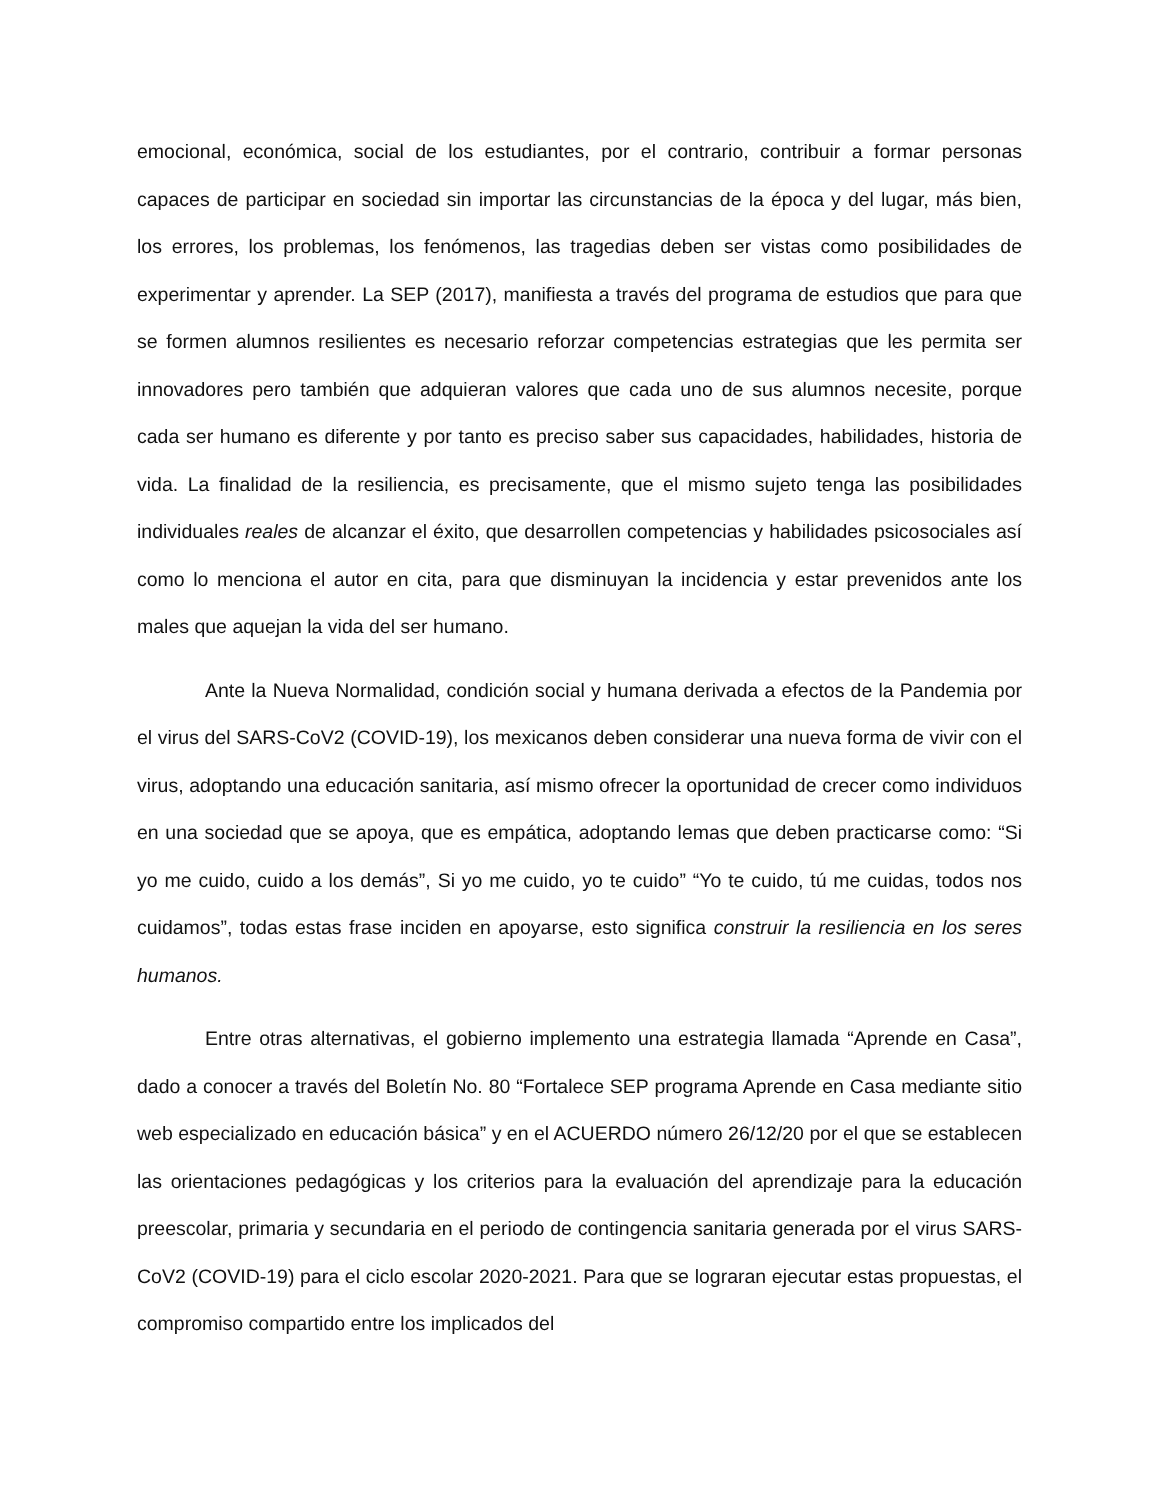emocional, económica, social de los estudiantes, por el contrario, contribuir a formar personas capaces de participar en sociedad sin importar las circunstancias de la época y del lugar, más bien, los errores, los problemas, los fenómenos, las tragedias deben ser vistas como posibilidades de experimentar y aprender. La SEP (2017), manifiesta a través del programa de estudios que para que se formen alumnos resilientes es necesario reforzar competencias estrategias que les permita ser innovadores pero también que adquieran valores que cada uno de sus alumnos necesite, porque cada ser humano es diferente y por tanto es preciso saber sus capacidades, habilidades, historia de vida. La finalidad de la resiliencia, es precisamente, que el mismo sujeto tenga las posibilidades individuales reales de alcanzar el éxito, que desarrollen competencias y habilidades psicosociales así como lo menciona el autor en cita, para que disminuyan la incidencia y estar prevenidos ante los males que aquejan la vida del ser humano.
Ante la Nueva Normalidad, condición social y humana derivada a efectos de la Pandemia por el virus del SARS-CoV2 (COVID-19), los mexicanos deben considerar una nueva forma de vivir con el virus, adoptando una educación sanitaria, así mismo ofrecer la oportunidad de crecer como individuos en una sociedad que se apoya, que es empática, adoptando lemas que deben practicarse como: “Si yo me cuido, cuido a los demás”, Si yo me cuido, yo te cuido” “Yo te cuido, tú me cuidas, todos nos cuidamos”, todas estas frase inciden en apoyarse, esto significa construir la resiliencia en los seres humanos.
Entre otras alternativas, el gobierno implemento una estrategia llamada “Aprende en Casa”, dado a conocer a través del Boletín No. 80 “Fortalece SEP programa Aprende en Casa mediante sitio web especializado en educación básica” y en el ACUERDO número 26/12/20 por el que se establecen las orientaciones pedagógicas y los criterios para la evaluación del aprendizaje para la educación preescolar, primaria y secundaria en el periodo de contingencia sanitaria generada por el virus SARS-CoV2 (COVID-19) para el ciclo escolar 2020-2021. Para que se lograran ejecutar estas propuestas, el compromiso compartido entre los implicados del